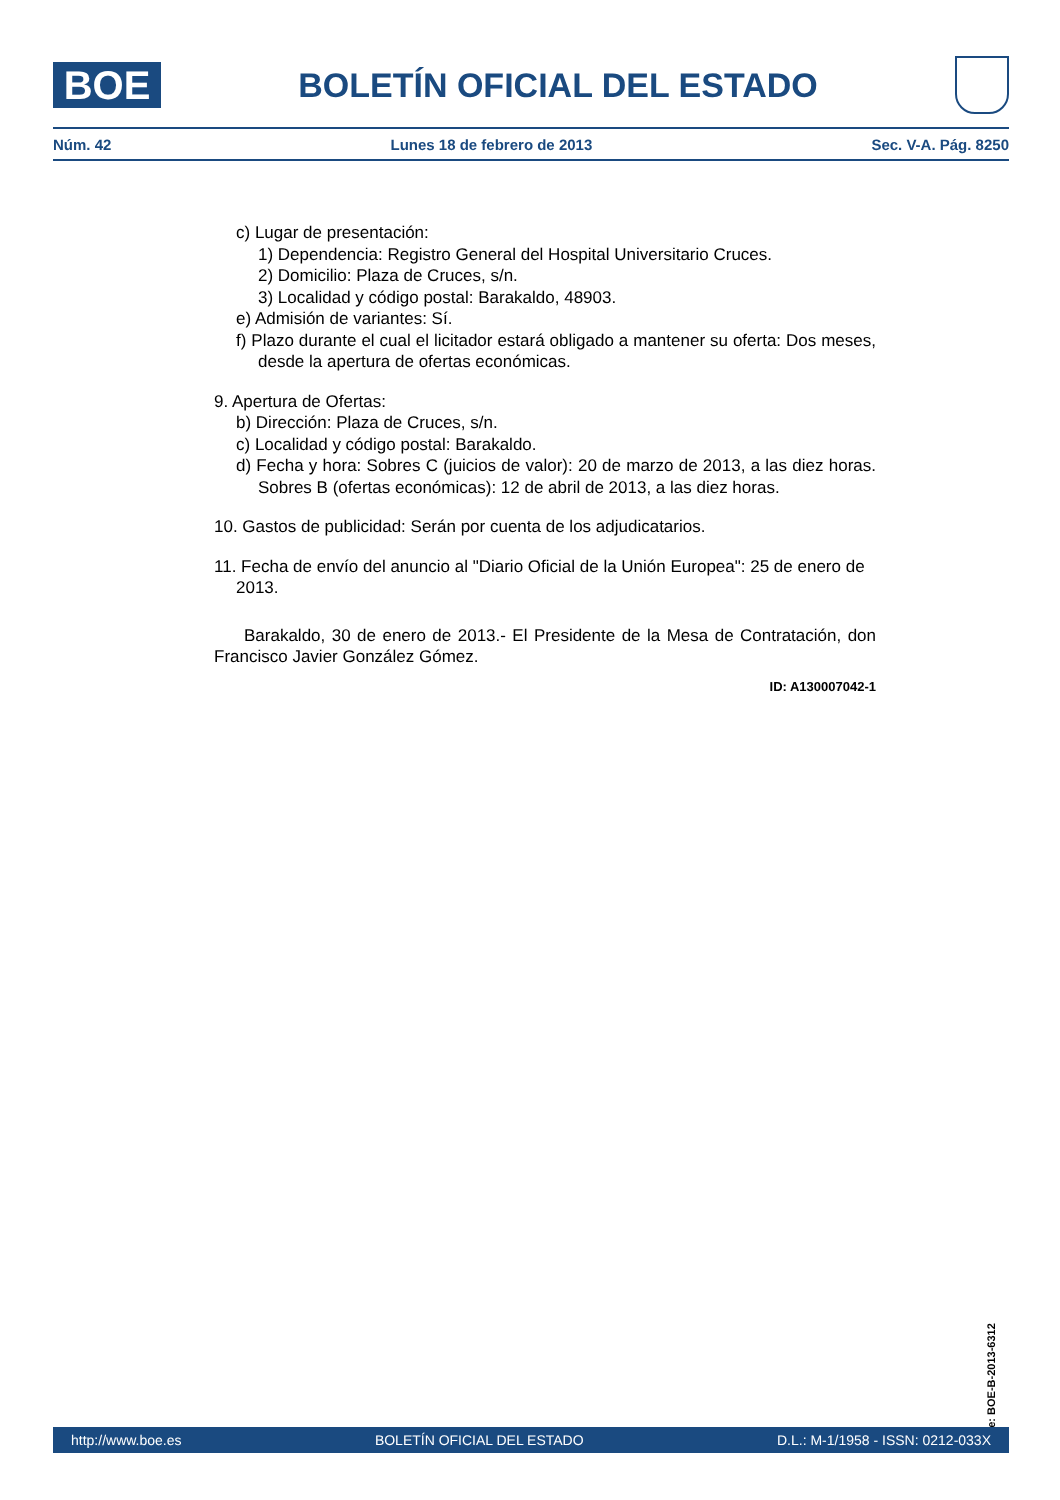BOE
BOLETÍN OFICIAL DEL ESTADO
Núm. 42 Lunes 18 de febrero de 2013 Sec. V-A. Pág. 8250
c) Lugar de presentación:
1) Dependencia: Registro General del Hospital Universitario Cruces.
2) Domicilio: Plaza de Cruces, s/n.
3) Localidad y código postal: Barakaldo, 48903.
e) Admisión de variantes: Sí.
f) Plazo durante el cual el licitador estará obligado a mantener su oferta: Dos meses, desde la apertura de ofertas económicas.
9. Apertura de Ofertas:
b) Dirección: Plaza de Cruces, s/n.
c) Localidad y código postal: Barakaldo.
d) Fecha y hora: Sobres C (juicios de valor): 20 de marzo de 2013, a las diez horas. Sobres B (ofertas económicas): 12 de abril de 2013, a las diez horas.
10. Gastos de publicidad: Serán por cuenta de los adjudicatarios.
11. Fecha de envío del anuncio al "Diario Oficial de la Unión Europea": 25 de enero de 2013.
Barakaldo, 30 de enero de 2013.- El Presidente de la Mesa de Contratación, don Francisco Javier González Gómez.
ID: A130007042-1
cve: BOE-B-2013-6312
http://www.boe.es BOLETÍN OFICIAL DEL ESTADO D.L.: M-1/1958 - ISSN: 0212-033X